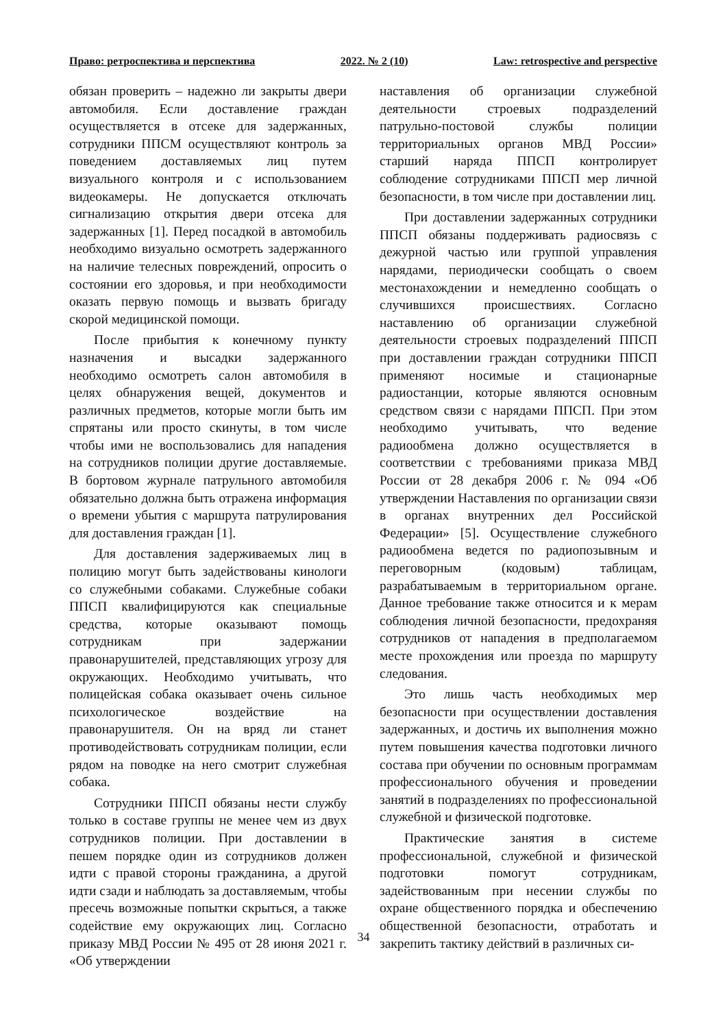Право: ретроспектива и перспектива 2022. № 2 (10) Law: retrospective and perspective
обязан проверить – надежно ли закрыты двери автомобиля. Если доставление граждан осуществляется в отсеке для задержанных, сотрудники ППСМ осуществляют контроль за поведением доставляемых лиц путем визуального контроля и с использованием видеокамеры. Не допускается отключать сигнализацию открытия двери отсека для задержанных [1]. Перед посадкой в автомобиль необходимо визуально осмотреть задержанного на наличие телесных повреждений, опросить о состоянии его здоровья, и при необходимости оказать первую помощь и вызвать бригаду скорой медицинской помощи.
После прибытия к конечному пункту назначения и высадки задержанного необходимо осмотреть салон автомобиля в целях обнаружения вещей, документов и различных предметов, которые могли быть им спрятаны или просто скинуты, в том числе чтобы ими не воспользовались для нападения на сотрудников полиции другие доставляемые. В бортовом журнале патрульного автомобиля обязательно должна быть отражена информация о времени убытия с маршрута патрулирования для доставления граждан [1].
Для доставления задерживаемых лиц в полицию могут быть задействованы кинологи со служебными собаками. Служебные собаки ППСП квалифицируются как специальные средства, которые оказывают помощь сотрудникам при задержании правонарушителей, представляющих угрозу для окружающих. Необходимо учитывать, что полицейская собака оказывает очень сильное психологическое воздействие на правонарушителя. Он на вряд ли станет противодействовать сотрудникам полиции, если рядом на поводке на него смотрит служебная собака.
Сотрудники ППСП обязаны нести службу только в составе группы не менее чем из двух сотрудников полиции. При доставлении в пешем порядке один из сотрудников должен идти с правой стороны гражданина, а другой идти сзади и наблюдать за доставляемым, чтобы пресечь возможные попытки скрыться, а также содействие ему окружающих лиц. Согласно приказу МВД России № 495 от 28 июня 2021 г. «Об утверждении
наставления об организации служебной деятельности строевых подразделений патрульно-постовой службы полиции территориальных органов МВД России» старший наряда ППСП контролирует соблюдение сотрудниками ППСП мер личной безопасности, в том числе при доставлении лиц.
При доставлении задержанных сотрудники ППСП обязаны поддерживать радиосвязь с дежурной частью или группой управления нарядами, периодически сообщать о своем местонахождении и немедленно сообщать о случившихся происшествиях. Согласно наставлению об организации служебной деятельности строевых подразделений ППСП при доставлении граждан сотрудники ППСП применяют носимые и стационарные радиостанции, которые являются основным средством связи с нарядами ППСП. При этом необходимо учитывать, что ведение радиообмена должно осуществляется в соответствии с требованиями приказа МВД России от 28 декабря 2006 г. № 094 «Об утверждении Наставления по организации связи в органах внутренних дел Российской Федерации» [5]. Осуществление служебного радиообмена ведется по радиопозывным и переговорным (кодовым) таблицам, разрабатываемым в территориальном органе. Данное требование также относится и к мерам соблюдения личной безопасности, предохраняя сотрудников от нападения в предполагаемом месте прохождения или проезда по маршруту следования.
Это лишь часть необходимых мер безопасности при осуществлении доставления задержанных, и достичь их выполнения можно путем повышения качества подготовки личного состава при обучении по основным программам профессионального обучения и проведении занятий в подразделениях по профессиональной служебной и физической подготовке.
Практические занятия в системе профессиональной, служебной и физической подготовки помогут сотрудникам, задействованным при несении службы по охране общественного порядка и обеспечению общественной безопасности, отработать и закрепить тактику действий в различных си-
34